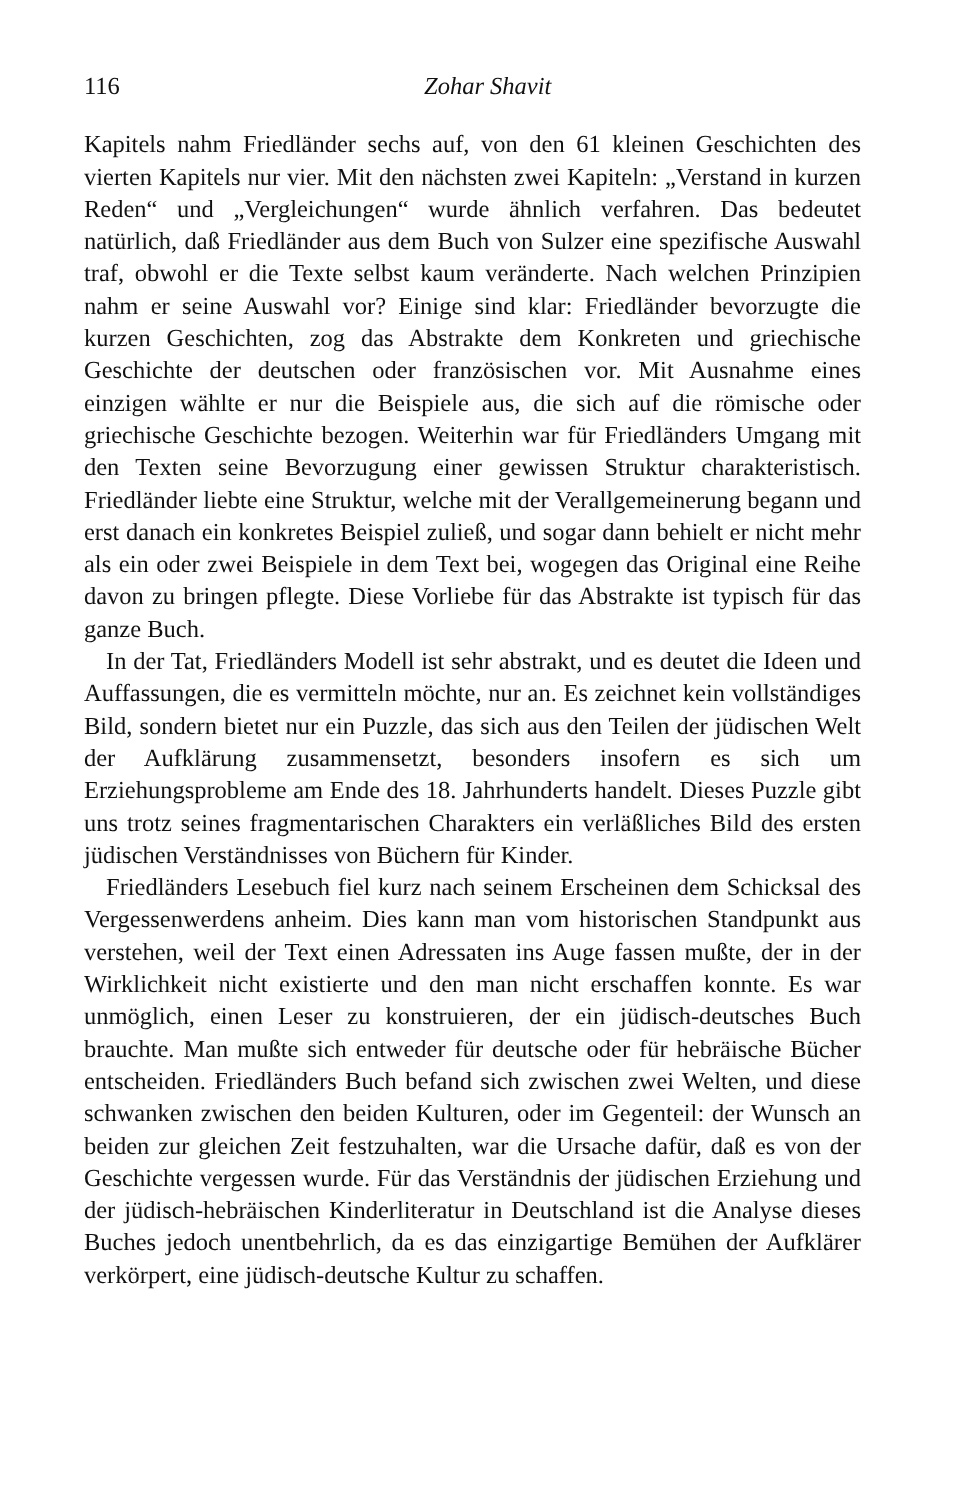116 Zohar Shavit
Kapitels nahm Friedländer sechs auf, von den 61 kleinen Geschichten des vierten Kapitels nur vier. Mit den nächsten zwei Kapiteln: „Verstand in kurzen Reden“ und „Vergleichungen“ wurde ähnlich verfahren. Das bedeutet natürlich, daß Friedländer aus dem Buch von Sulzer eine spezifische Auswahl traf, obwohl er die Texte selbst kaum veränderte. Nach welchen Prinzipien nahm er seine Auswahl vor? Einige sind klar: Friedländer bevorzugte die kurzen Geschichten, zog das Abstrakte dem Konkreten und griechische Geschichte der deutschen oder französischen vor. Mit Ausnahme eines einzigen wählte er nur die Beispiele aus, die sich auf die römische oder griechische Geschichte bezogen. Weiterhin war für Friedländers Umgang mit den Texten seine Bevorzugung einer gewissen Struktur charakteristisch. Friedländer liebte eine Struktur, welche mit der Verallgemeinerung begann und erst danach ein konkretes Beispiel zuließ, und sogar dann behielt er nicht mehr als ein oder zwei Beispiele in dem Text bei, wogegen das Original eine Reihe davon zu bringen pflegte. Diese Vorliebe für das Abstrakte ist typisch für das ganze Buch.
In der Tat, Friedländers Modell ist sehr abstrakt, und es deutet die Ideen und Auffassungen, die es vermitteln möchte, nur an. Es zeichnet kein vollständiges Bild, sondern bietet nur ein Puzzle, das sich aus den Teilen der jüdischen Welt der Aufklärung zusammensetzt, besonders insofern es sich um Erziehungsprobleme am Ende des 18. Jahrhunderts handelt. Dieses Puzzle gibt uns trotz seines fragmentarischen Charakters ein verläßliches Bild des ersten jüdischen Verständnisses von Büchern für Kinder.
Friedländers Lesebuch fiel kurz nach seinem Erscheinen dem Schicksal des Vergessenwerdens anheim. Dies kann man vom historischen Standpunkt aus verstehen, weil der Text einen Adressaten ins Auge fassen mußte, der in der Wirklichkeit nicht existierte und den man nicht erschaffen konnte. Es war unmöglich, einen Leser zu konstruieren, der ein jüdisch-deutsches Buch brauchte. Man mußte sich entweder für deutsche oder für hebräische Bücher entscheiden. Friedländers Buch befand sich zwischen zwei Welten, und diese schwanken zwischen den beiden Kulturen, oder im Gegenteil: der Wunsch an beiden zur gleichen Zeit festzuhalten, war die Ursache dafür, daß es von der Geschichte vergessen wurde. Für das Verständnis der jüdischen Erziehung und der jüdisch-hebräischen Kinderliteratur in Deutschland ist die Analyse dieses Buches jedoch unentbehrlich, da es das einzigartige Bemühen der Aufklärer verkörpert, eine jüdisch-deutsche Kultur zu schaffen.